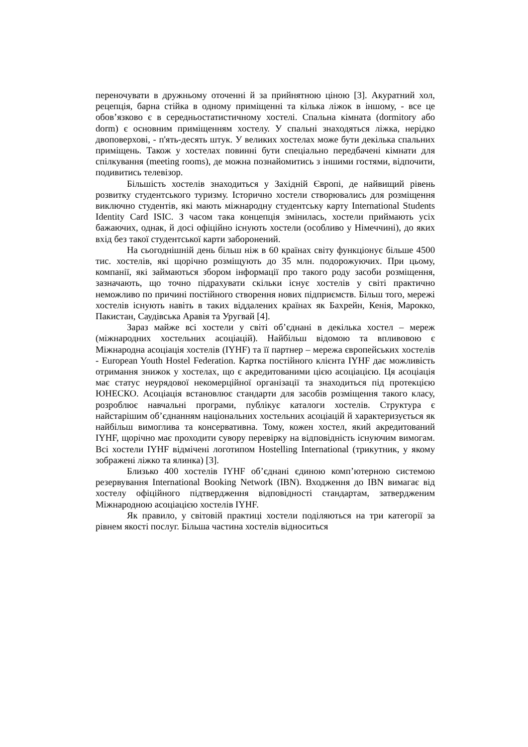переночувати в дружньому оточенні й за прийнятною ціною [3]. Акуратний хол, рецепція, барна стійка в одному приміщенні та кілька ліжок в іншому, - все це обов’язково є в середньостатистичному хостелі. Спальна кімната (dormitory або dorm) є основним приміщенням хостелу. У спальні знаходяться ліжка, нерідко двоповерхові, - п'ять-десять штук. У великих хостелах може бути декілька спальних приміщень. Також у хостелах повинні бути спеціально передбачені кімнати для спілкування (meeting rooms), де можна познайомитись з іншими гостями, відпочити, подивитись телевізор.
Більшість хостелів знаходиться у Західній Європі, де найвищий рівень розвитку студентського туризму. Історично хостели створювались для розміщення виключно студентів, які мають міжнародну студентську карту International Students Identity Card ISIC. З часом така концепція змінилась, хостели приймають усіх бажаючих, однак, й досі офіційно існують хостели (особливо у Німеччині), до яких вхід без такої студентської карти заборонений.
На сьогоднішній день більш ніж в 60 країнах світу функціонує більше 4500 тис. хостелів, які щорічно розміщують до 35 млн. подорожуючих. При цьому, компанії, які займаються збором інформації про такого роду засоби розміщення, зазначають, що точно підрахувати скільки існує хостелів у світі практично неможливо по причині постійного створення нових підприємств. Більш того, мережі хостелів існують навіть в таких віддалених країнах як Бахрейн, Кенія, Марокко, Пакистан, Саудівська Аравія та Уругвай [4].
Зараз майже всі хостели у світі об’єднані в декілька хостел – мереж (міжнародних хостельних асоціацій). Найбільш відомою та впливовою є Міжнародна асоціація хостелів (IYHF) та її партнер – мережа європейських хостелів - European Youth Hostel Federation. Картка постійного клієнта IYHF дає можливість отримання знижок у хостелах, що є акредитованими цією асоціацією. Ця асоціація має статус неурядової некомерційної організації та знаходиться під протекцією ЮНЕСКО. Асоціація встановлює стандарти для засобів розміщення такого класу, розроблює навчальні програми, публікує каталоги хостелів. Структура є найстарішим об’єднанням національних хостельних асоціацій й характеризується як найбільш вимоглива та консервативна. Тому, кожен хостел, який акредитований IYHF, щорічно має проходити сувору перевірку на відповідність існуючим вимогам. Всі хостели IYHF відмічені логотипом Hostelling International (трикутник, у якому зображені ліжко та ялинка) [3].
Близько 400 хостелів IYHF об’єднані єдиною комп’ютерною системою резервування International Booking Network (IBN). Входження до IBN вимагає від хостелу офіційного підтвердження відповідності стандартам, затвердженим Міжнародною асоціацією хостелів IYHF.
Як правило, у світовій практиці хостели поділяються на три категорії за рівнем якості послуг. Більша частина хостелів відноситься